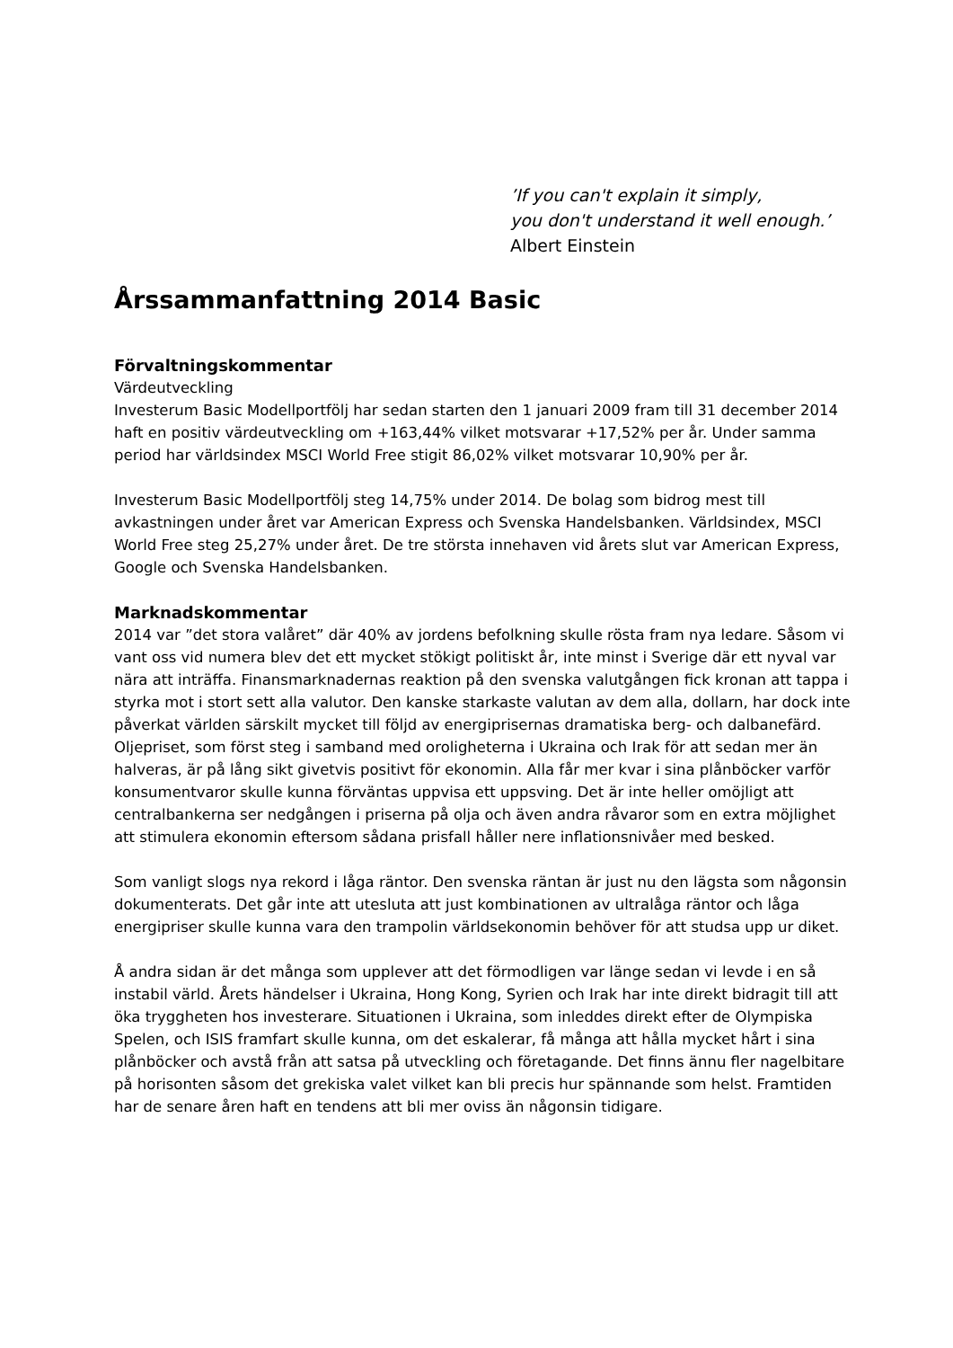’If you can't explain it simply,
you don't understand it well enough.’
Albert Einstein
Årssammanfattning 2014 Basic
Förvaltningskommentar
Värdeutveckling
Investerum Basic Modellportfölj har sedan starten den 1 januari 2009 fram till 31 december 2014 haft en positiv värdeutveckling om +163,44% vilket motsvarar +17,52% per år. Under samma period har världsindex MSCI World Free stigit 86,02% vilket motsvarar 10,90% per år.
Investerum Basic Modellportfölj steg 14,75% under 2014. De bolag som bidrog mest till avkastningen under året var American Express och Svenska Handelsbanken. Världsindex, MSCI World Free steg 25,27% under året. De tre största innehaven vid årets slut var American Express, Google och Svenska Handelsbanken.
Marknadskommentar
2014 var ”det stora valåret” där 40% av jordens befolkning skulle rösta fram nya ledare. Såsom vi vant oss vid numera blev det ett mycket stökigt politiskt år, inte minst i Sverige där ett nyval var nära att inträffa. Finansmarknadernas reaktion på den svenska valutgången fick kronan att tappa i styrka mot i stort sett alla valutor. Den kanske starkaste valutan av dem alla, dollarn, har dock inte påverkat världen särskilt mycket till följd av energiprisernas dramatiska berg- och dalbanefärd. Oljepriset, som först steg i samband med oroligheterna i Ukraina och Irak för att sedan mer än halveras, är på lång sikt givetvis positivt för ekonomin. Alla får mer kvar i sina plånböcker varför konsumentvaror skulle kunna förväntas uppvisa ett uppsving. Det är inte heller omöjligt att centralbankerna ser nedgången i priserna på olja och även andra råvaror som en extra möjlighet att stimulera ekonomin eftersom sådana prisfall håller nere inflationsnivåer med besked.
Som vanligt slogs nya rekord i låga räntor. Den svenska räntan är just nu den lägsta som någonsin dokumenterats. Det går inte att utesluta att just kombinationen av ultralåga räntor och låga energipriser skulle kunna vara den trampolin världsekonomin behöver för att studsa upp ur diket.
Å andra sidan är det många som upplever att det förmodligen var länge sedan vi levde i en så instabil värld. Årets händelser i Ukraina, Hong Kong, Syrien och Irak har inte direkt bidragit till att öka tryggheten hos investerare. Situationen i Ukraina, som inleddes direkt efter de Olympiska Spelen, och ISIS framfart skulle kunna, om det eskalerar, få många att hålla mycket hårt i sina plånböcker och avstå från att satsa på utveckling och företagande. Det finns ännu fler nagelbitare på horisonten såsom det grekiska valet vilket kan bli precis hur spännande som helst. Framtiden har de senare åren haft en tendens att bli mer oviss än någonsin tidigare.